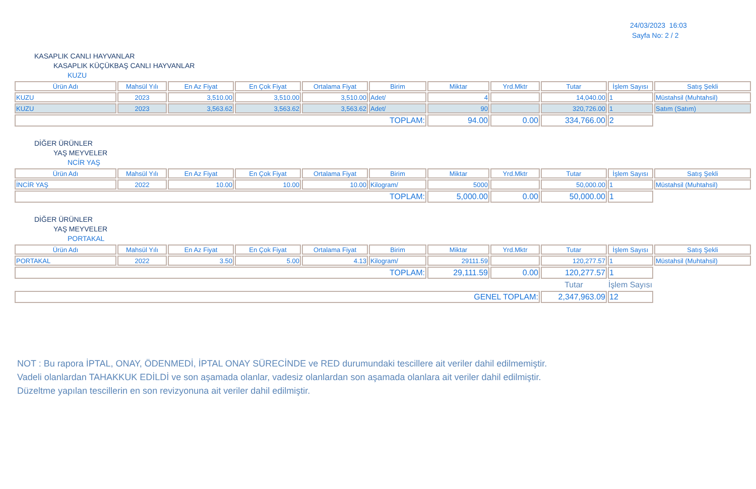24/03/2023 16:03
Sayfa No: 2 / 2
KASAPLIK CANLI HAYVANLAR
KASAPLIK KÜÇÜKBAŞ CANLI HAYVANLAR
KUZU
| Ürün Adı | Mahsül Yılı | En Az Fiyat | En Çok Fiyat | Ortalama Fiyat | Birim | Miktar | Yrd.Mktr | Tutar | İşlem Sayısı | Satış Şekli |
| --- | --- | --- | --- | --- | --- | --- | --- | --- | --- | --- |
| KUZU | 2023 | 3,510.00 | 3,510.00 | 3,510.00 | Adet/ | 4 | | 14,040.00 | 1 | Müstahsil (Muhtahsil) |
| KUZU | 2023 | 3,563.62 | 3,563.62 | 3,563.62 | Adet/ | 90 | | 320,726.00 | 1 | Satım (Satım) |
| TOPLAM: | | | | | | 94.00 | 0.00 | 334,766.00 | 2 | |
DİĞER ÜRÜNLER
YAŞ MEYVELER
NCİR YAŞ
| Ürün Adı | Mahsül Yılı | En Az Fiyat | En Çok Fiyat | Ortalama Fiyat | Birim | Miktar | Yrd.Mktr | Tutar | İşlem Sayısı | Satış Şekli |
| --- | --- | --- | --- | --- | --- | --- | --- | --- | --- | --- |
| İNCİR YAŞ | 2022 | 10.00 | 10.00 | 10.00 | Kilogram/ | 5000 | | 50,000.00 | 1 | Müstahsil (Muhtahsil) |
| TOPLAM: | | | | | | 5,000.00 | 0.00 | 50,000.00 | 1 | |
DİĞER ÜRÜNLER
YAŞ MEYVELER
PORTAKAL
| Ürün Adı | Mahsül Yılı | En Az Fiyat | En Çok Fiyat | Ortalama Fiyat | Birim | Miktar | Yrd.Mktr | Tutar | İşlem Sayısı | Satış Şekli |
| --- | --- | --- | --- | --- | --- | --- | --- | --- | --- | --- |
| PORTAKAL | 2022 | 3.50 | 5.00 | 4.13 | Kilogram/ | 29111.59 | | 120,277.57 | 1 | Müstahsil (Muhtahsil) |
| TOPLAM: | | | | | | 29,111.59 | 0.00 | 120,277.57 | 1 | |
| | | | | | | | | Tutar | İşlem Sayısı | |
| GENEL TOPLAM: | | | | | | | | 2,347,963.09 | 12 | |
NOT : Bu rapora İPTAL, ONAY, ÖDENMEDİ, İPTAL ONAY SÜRECİNDE ve RED durumundaki tescillere ait veriler dahil edilmemiştir.
Vadeli olanlardan TAHAKKUK EDİLDİ ve son aşamada olanlar, vadesiz olanlardan son aşamada olanlara ait veriler dahil edilmiştir.
Düzeltme yapılan tescillerin en son revizyonuna ait veriler dahil edilmiştir.